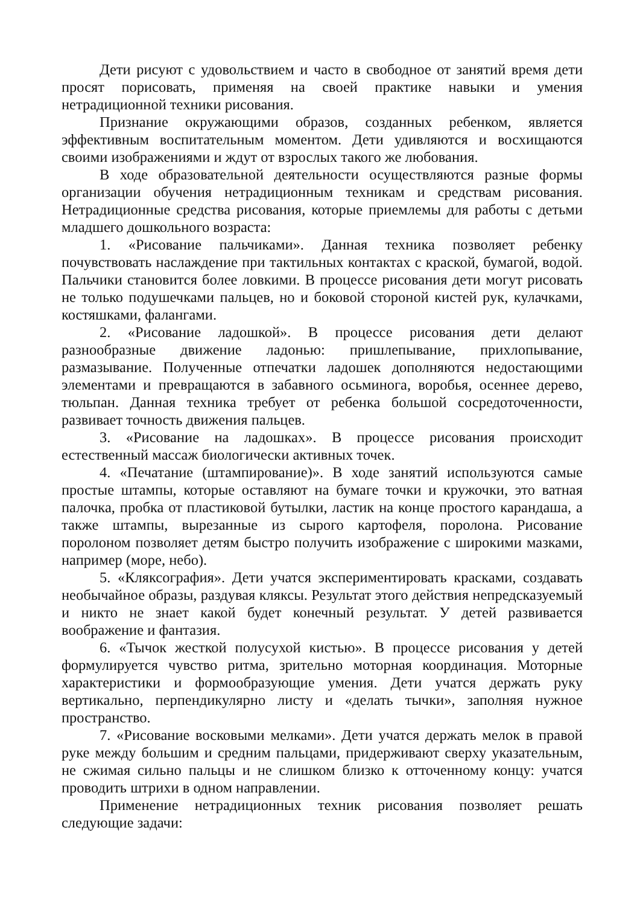Дети рисуют с удовольствием и часто в свободное от занятий время дети просят порисовать, применяя на своей практике навыки и умения нетрадиционной техники рисования.
Признание окружающими образов, созданных ребенком, является эффективным воспитательным моментом. Дети удивляются и восхищаются своими изображениями и ждут от взрослых такого же любования.
В ходе образовательной деятельности осуществляются разные формы организации обучения нетрадиционным техникам и средствам рисования. Нетрадиционные средства рисования, которые приемлемы для работы с детьми младшего дошкольного возраста:
1. «Рисование пальчиками». Данная техника позволяет ребенку почувствовать наслаждение при тактильных контактах с краской, бумагой, водой. Пальчики становится более ловкими. В процессе рисования дети могут рисовать не только подушечками пальцев, но и боковой стороной кистей рук, кулачками, костяшками, фалангами.
2. «Рисование ладошкой». В процессе рисования дети делают разнообразные движение ладонью: пришлепывание, прихлопывание, размазывание. Полученные отпечатки ладошек дополняются недостающими элементами и превращаются в забавного осьминога, воробья, осеннее дерево, тюльпан. Данная техника требует от ребенка большой сосредоточенности, развивает точность движения пальцев.
3. «Рисование на ладошках». В процессе рисования происходит естественный массаж биологически активных точек.
4. «Печатание (штампирование)». В ходе занятий используются самые простые штампы, которые оставляют на бумаге точки и кружочки, это ватная палочка, пробка от пластиковой бутылки, ластик на конце простого карандаша, а также штампы, вырезанные из сырого картофеля, поролона. Рисование поролоном позволяет детям быстро получить изображение с широкими мазками, например (море, небо).
5. «Кляксография». Дети учатся экспериментировать красками, создавать необычайное образы, раздувая кляксы. Результат этого действия непредсказуемый и никто не знает какой будет конечный результат. У детей развивается воображение и фантазия.
6. «Тычок жесткой полусухой кистью». В процессе рисования у детей формулируется чувство ритма, зрительно моторная координация. Моторные характеристики и формообразующие умения. Дети учатся держать руку вертикально, перпендикулярно листу и «делать тычки», заполняя нужное пространство.
7. «Рисование восковыми мелками». Дети учатся держать мелок в правой руке между большим и средним пальцами, придерживают сверху указательным, не сжимая сильно пальцы и не слишком близко к отточенному концу: учатся проводить штрихи в одном направлении.
Применение нетрадиционных техник рисования позволяет решать следующие задачи: